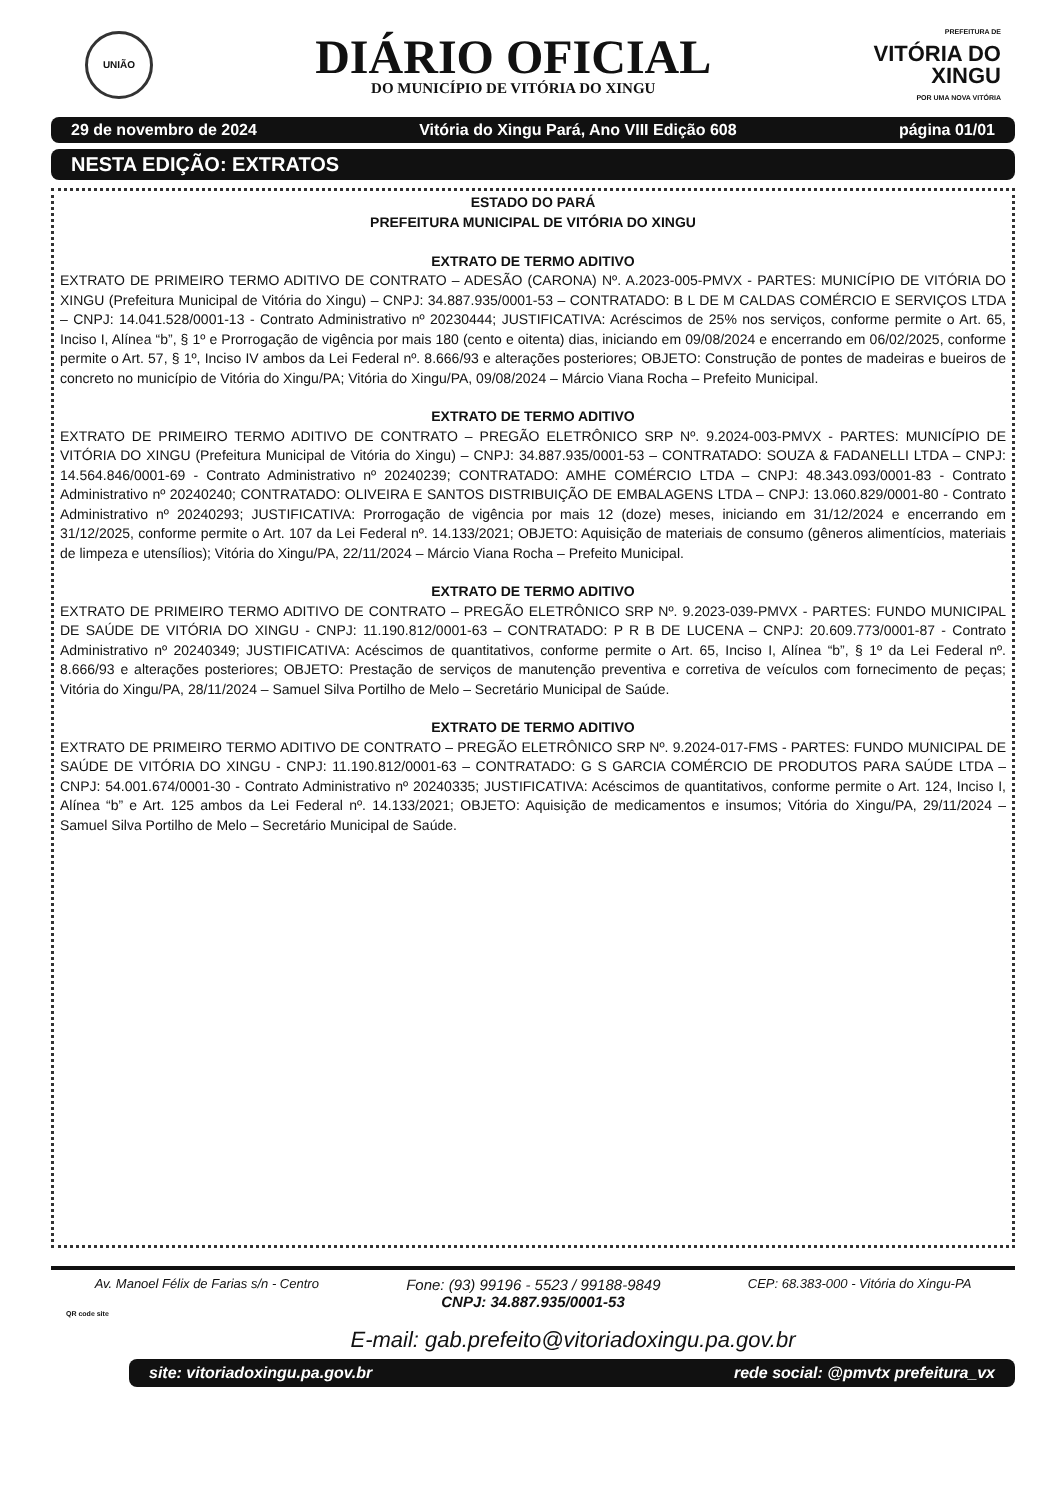UNIÃO
DIÁRIO OFICIAL
DO MUNICÍPIO DE VITÓRIA DO XINGU
PREFEITURA DE
VITÓRIA DO
XINGU
POR UMA NOVA VITÓRIA
29 de novembro de 2024 Vitória do Xingu Pará, Ano VIII Edição 608 página 01/01
NESTA EDIÇÃO: EXTRATOS
ESTADO DO PARÁ
PREFEITURA MUNICIPAL DE VITÓRIA DO XINGU
EXTRATO DE TERMO ADITIVO
EXTRATO DE PRIMEIRO TERMO ADITIVO DE CONTRATO – ADESÃO (CARONA) Nº. A.2023-005-PMVX - PARTES: MUNICÍPIO DE VITÓRIA DO XINGU (Prefeitura Municipal de Vitória do Xingu) – CNPJ: 34.887.935/0001-53 – CONTRATADO: B L DE M CALDAS COMÉRCIO E SERVIÇOS LTDA – CNPJ: 14.041.528/0001-13 - Contrato Administrativo nº 20230444; JUSTIFICATIVA: Acréscimos de 25% nos serviços, conforme permite o Art. 65, Inciso I, Alínea “b”, § 1º e Prorrogação de vigência por mais 180 (cento e oitenta) dias, iniciando em 09/08/2024 e encerrando em 06/02/2025, conforme permite o Art. 57, § 1º, Inciso IV ambos da Lei Federal nº. 8.666/93 e alterações posteriores; OBJETO: Construção de pontes de madeiras e bueiros de concreto no município de Vitória do Xingu/PA; Vitória do Xingu/PA, 09/08/2024 – Márcio Viana Rocha – Prefeito Municipal.
EXTRATO DE TERMO ADITIVO
EXTRATO DE PRIMEIRO TERMO ADITIVO DE CONTRATO – PREGÃO ELETRÔNICO SRP Nº. 9.2024-003-PMVX - PARTES: MUNICÍPIO DE VITÓRIA DO XINGU (Prefeitura Municipal de Vitória do Xingu) – CNPJ: 34.887.935/0001-53 – CONTRATADO: SOUZA & FADANELLI LTDA – CNPJ: 14.564.846/0001-69 - Contrato Administrativo nº 20240239; CONTRATADO: AMHE COMÉRCIO LTDA – CNPJ: 48.343.093/0001-83 - Contrato Administrativo nº 20240240; CONTRATADO: OLIVEIRA E SANTOS DISTRIBUIÇÃO DE EMBALAGENS LTDA – CNPJ: 13.060.829/0001-80 - Contrato Administrativo nº 20240293; JUSTIFICATIVA: Prorrogação de vigência por mais 12 (doze) meses, iniciando em 31/12/2024 e encerrando em 31/12/2025, conforme permite o Art. 107 da Lei Federal nº. 14.133/2021; OBJETO: Aquisição de materiais de consumo (gêneros alimentícios, materiais de limpeza e utensílios); Vitória do Xingu/PA, 22/11/2024 – Márcio Viana Rocha – Prefeito Municipal.
EXTRATO DE TERMO ADITIVO
EXTRATO DE PRIMEIRO TERMO ADITIVO DE CONTRATO – PREGÃO ELETRÔNICO SRP Nº. 9.2023-039-PMVX - PARTES: FUNDO MUNICIPAL DE SAÚDE DE VITÓRIA DO XINGU - CNPJ: 11.190.812/0001-63 – CONTRATADO: P R B DE LUCENA – CNPJ: 20.609.773/0001-87 - Contrato Administrativo nº 20240349; JUSTIFICATIVA: Acéscimos de quantitativos, conforme permite o Art. 65, Inciso I, Alínea “b”, § 1º da Lei Federal nº. 8.666/93 e alterações posteriores; OBJETO: Prestação de serviços de manutenção preventiva e corretiva de veículos com fornecimento de peças; Vitória do Xingu/PA, 28/11/2024 – Samuel Silva Portilho de Melo – Secretário Municipal de Saúde.
EXTRATO DE TERMO ADITIVO
EXTRATO DE PRIMEIRO TERMO ADITIVO DE CONTRATO – PREGÃO ELETRÔNICO SRP Nº. 9.2024-017-FMS - PARTES: FUNDO MUNICIPAL DE SAÚDE DE VITÓRIA DO XINGU - CNPJ: 11.190.812/0001-63 – CONTRATADO: G S GARCIA COMÉRCIO DE PRODUTOS PARA SAÚDE LTDA – CNPJ: 54.001.674/0001-30 - Contrato Administrativo nº 20240335; JUSTIFICATIVA: Acéscimos de quantitativos, conforme permite o Art. 124, Inciso I, Alínea “b” e Art. 125 ambos da Lei Federal nº. 14.133/2021; OBJETO: Aquisição de medicamentos e insumos; Vitória do Xingu/PA, 29/11/2024 – Samuel Silva Portilho de Melo – Secretário Municipal de Saúde.
Av. Manoel Félix de Farias s/n - Centro Fone: (93) 99196 - 5523 / 99188-9849 CEP: 68.383-000 - Vitória do Xingu-PA
CNPJ: 34.887.935/0001-53
QR code site
E-mail: gab.prefeito@vitoriadoxingu.pa.gov.br
site: vitoriadoxingu.pa.gov.br rede social: @pmvtx prefeitura_vx